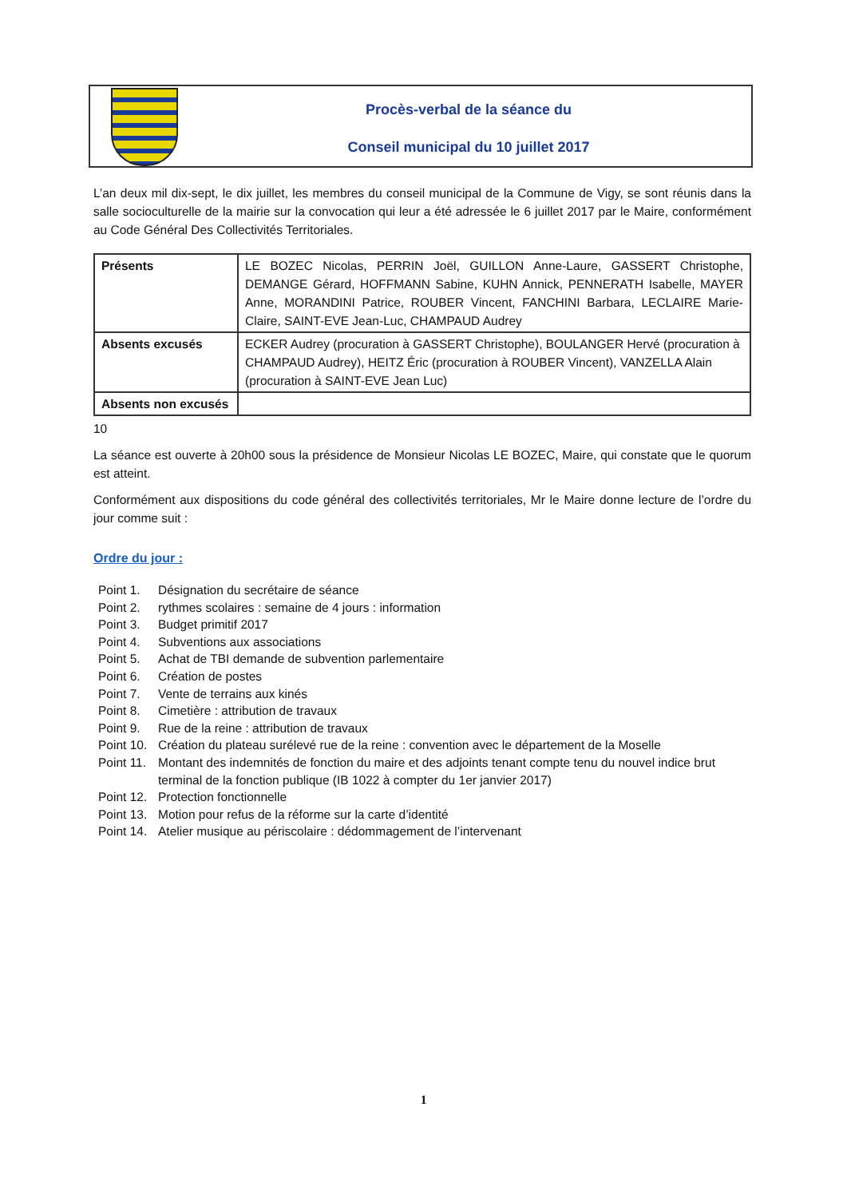Procès-verbal de la séance du
Conseil municipal du 10 juillet 2017
L’an deux mil dix-sept, le dix juillet, les membres du conseil municipal de la Commune de Vigy, se sont réunis dans la salle socioculturelle de la mairie sur la convocation qui leur a été adressée le 6 juillet 2017 par le Maire, conformément au Code Général Des Collectivités Territoriales.
| Présents | LE BOZEC Nicolas, PERRIN Joël, GUILLON Anne-Laure, GASSERT Christophe, DEMANGE Gérard, HOFFMANN Sabine, KUHN Annick, PENNERATH Isabelle, MAYER Anne, MORANDINI Patrice, ROUBER Vincent, FANCHINI Barbara, LECLAIRE Marie-Claire, SAINT-EVE Jean-Luc, CHAMPAUD Audrey |
| Absents excusés | ECKER Audrey (procuration à GASSERT Christophe), BOULANGER Hervé (procuration à CHAMPAUD Audrey), HEITZ Éric (procuration à ROUBER Vincent), VANZELLA Alain (procuration à SAINT-EVE Jean Luc) |
| Absents non excusés | |
10
La séance est ouverte à 20h00 sous la présidence de Monsieur Nicolas LE BOZEC, Maire, qui constate que le quorum est atteint.
Conformément aux dispositions du code général des collectivités territoriales, Mr le Maire donne lecture de l’ordre du jour comme suit :
Ordre du jour :
Point 1. Désignation du secrétaire de séance
Point 2. rythmes scolaires : semaine de 4 jours : information
Point 3. Budget primitif 2017
Point 4. Subventions aux associations
Point 5. Achat de TBI demande de subvention parlementaire
Point 6. Création de postes
Point 7. Vente de terrains aux kinés
Point 8. Cimetière : attribution de travaux
Point 9. Rue de la reine : attribution de travaux
Point 10. Création du plateau surélevé rue de la reine : convention avec le département de la Moselle
Point 11. Montant des indemnités de fonction du maire et des adjoints tenant compte tenu du nouvel indice brut terminal de la fonction publique (IB 1022 à compter du 1er janvier 2017)
Point 12. Protection fonctionnelle
Point 13. Motion pour refus de la réforme sur la carte d’identité
Point 14. Atelier musique au périscolaire : dédommagement de l’intervenant
1